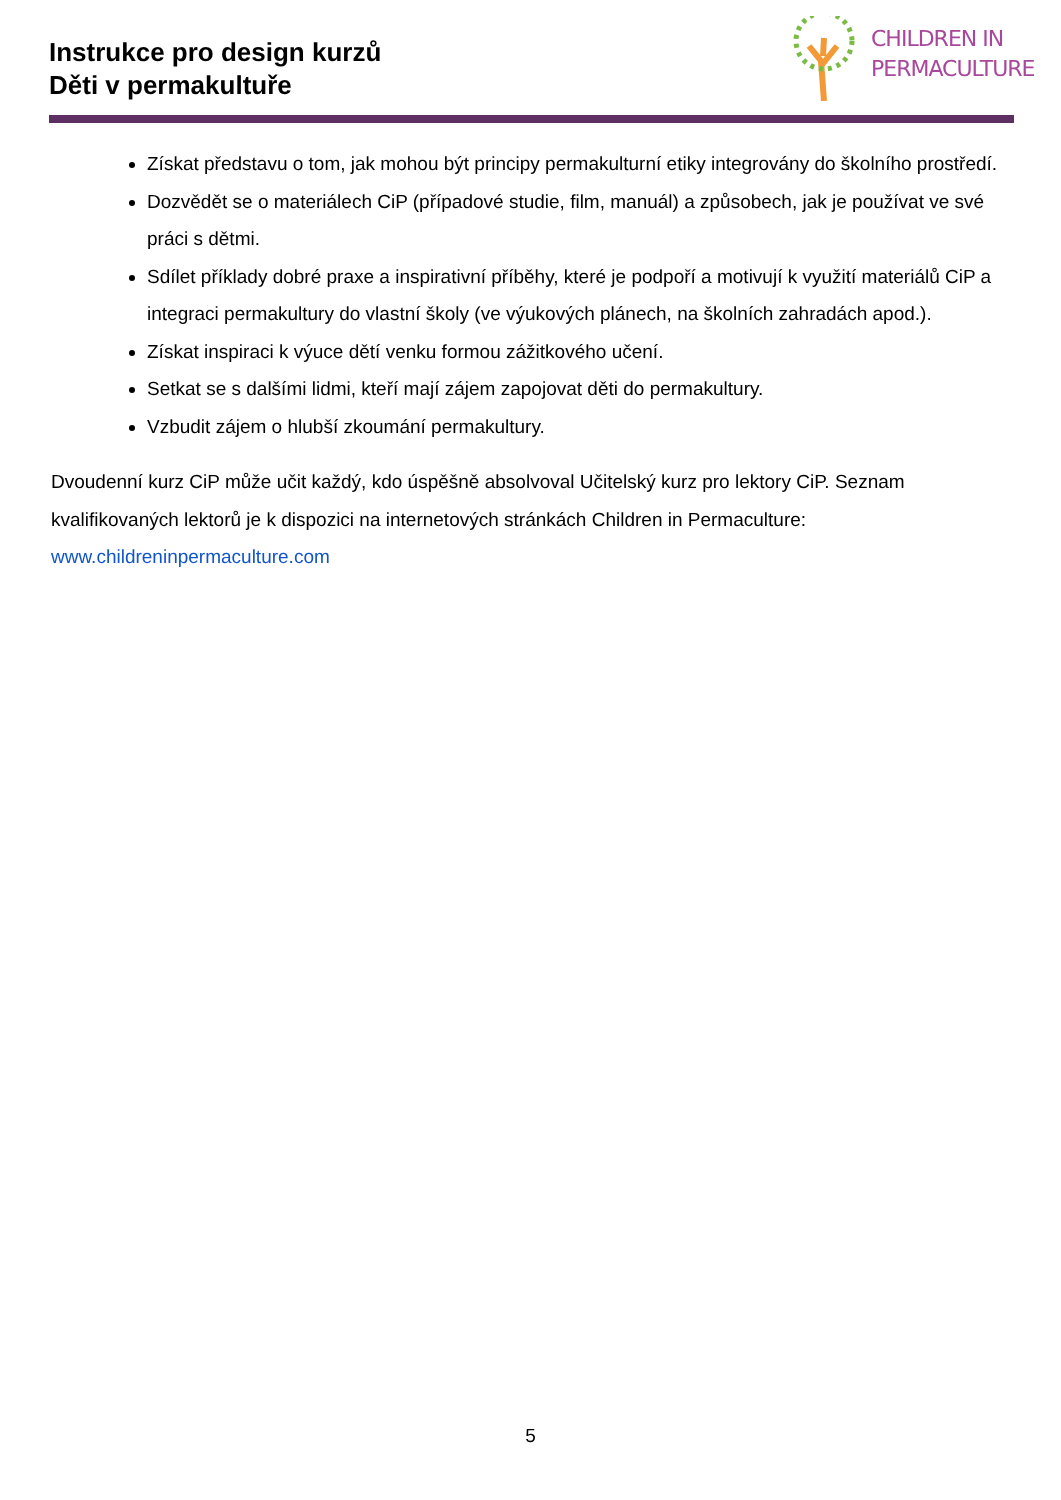Instrukce pro design kurzů
Děti v permakultuře
CHILDREN IN
PERMACULTURE
Získat představu o tom, jak mohou být principy permakulturní etiky integrovány do školního prostředí.
Dozvědět se o materiálech CiP (případové studie, film, manuál) a způsobech, jak je používat ve své práci s dětmi.
Sdílet příklady dobré praxe a inspirativní příběhy, které je podpoří a motivují k využití materiálů CiP a integraci permakultury do vlastní školy (ve výukových plánech, na školních zahradách apod.).
Získat inspiraci k výuce dětí venku formou zážitkového učení.
Setkat se s dalšími lidmi, kteří mají zájem zapojovat děti do permakultury.
Vzbudit zájem o hlubší zkoumání permakultury.
Dvoudenní kurz CiP může učit každý, kdo úspěšně absolvoval Učitelský kurz pro lektory CiP. Seznam kvalifikovaných lektorů je k dispozici na internetových stránkách Children in Permaculture: www.childreninpermaculture.com
5